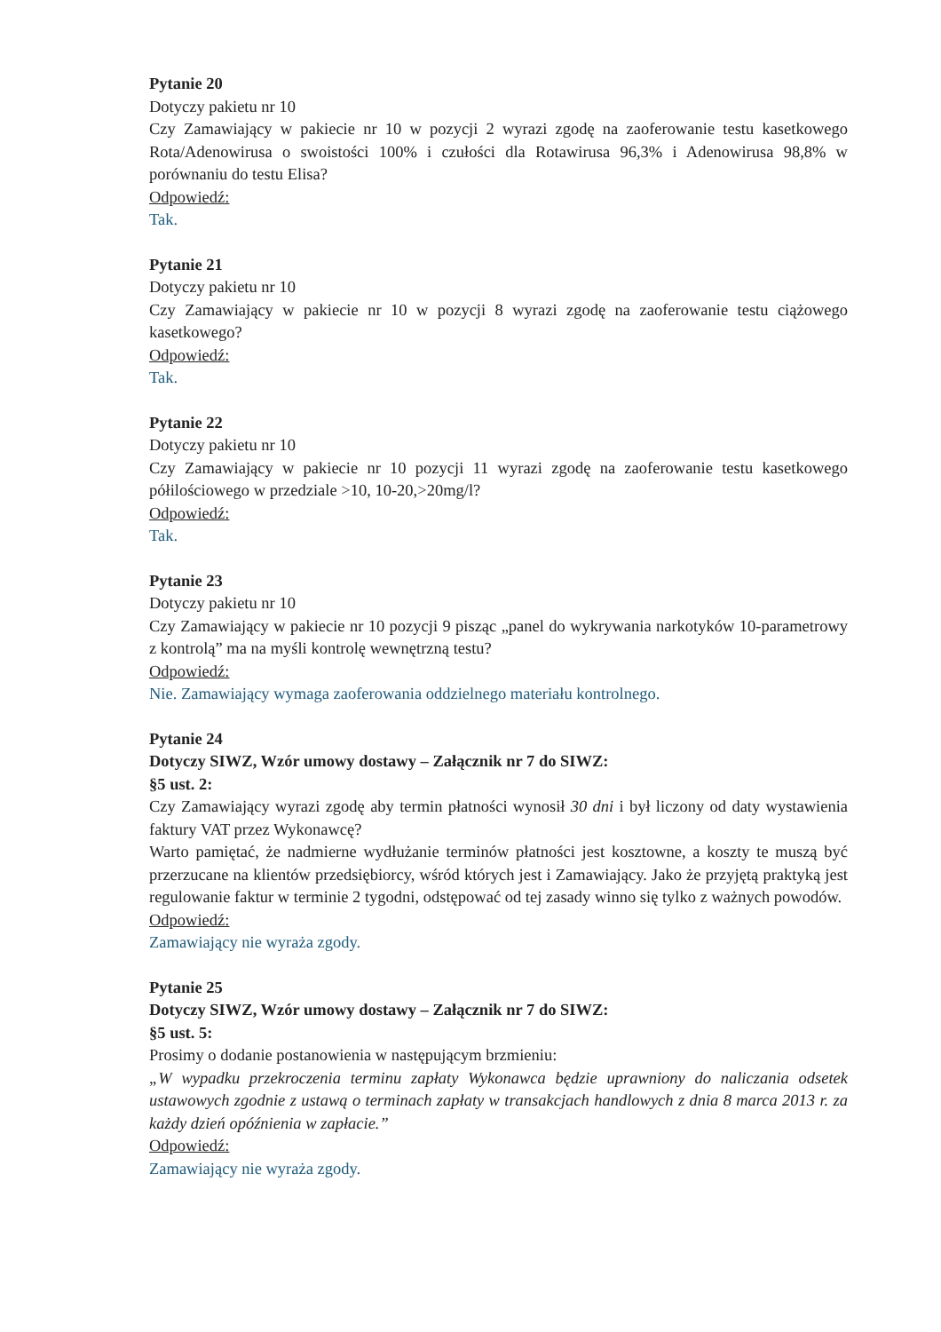Pytanie 20
Dotyczy pakietu nr 10
Czy Zamawiający w pakiecie nr 10 w pozycji 2 wyrazi zgodę na zaoferowanie testu kasetkowego Rota/Adenowirusa o swoistości 100% i czułości dla Rotawirusa 96,3% i Adenowirusa 98,8% w porównaniu do testu Elisa?
Odpowiedź:
Tak.
Pytanie 21
Dotyczy pakietu nr 10
Czy Zamawiający w pakiecie nr 10 w pozycji 8 wyrazi zgodę na zaoferowanie testu ciążowego kasetkowego?
Odpowiedź:
Tak.
Pytanie 22
Dotyczy pakietu nr 10
Czy Zamawiający w pakiecie nr 10 pozycji 11 wyrazi zgodę na zaoferowanie testu kasetkowego półilościowego w przedziale >10, 10-20,>20mg/l?
Odpowiedź:
Tak.
Pytanie 23
Dotyczy pakietu nr 10
Czy Zamawiający w pakiecie nr 10 pozycji 9 pisząc „panel do wykrywania narkotyków 10-parametrowy z kontrolą” ma na myśli kontrolę wewnętrzną testu?
Odpowiedź:
Nie. Zamawiający wymaga zaoferowania oddzielnego materiału kontrolnego.
Pytanie 24
Dotyczy SIWZ, Wzór umowy dostawy – Załącznik nr 7 do SIWZ:
§5 ust. 2:
Czy Zamawiający wyrazi zgodę aby termin płatności wynosił 30 dni i był liczony od daty wystawienia faktury VAT przez Wykonawcę?
Warto pamiętać, że nadmierne wydłużanie terminów płatności jest kosztowne, a koszty te muszą być przerzucane na klientów przedsiębiorcy, wśród których jest i Zamawiający. Jako że przyjętą praktyką jest regulowanie faktur w terminie 2 tygodni, odstępować od tej zasady winno się tylko z ważnych powodów.
Odpowiedź:
Zamawiający nie wyraża zgody.
Pytanie 25
Dotyczy SIWZ, Wzór umowy dostawy – Załącznik nr 7 do SIWZ:
§5 ust. 5:
Prosimy o dodanie postanowienia w następującym brzmieniu:
„W wypadku przekroczenia terminu zapłaty Wykonawca będzie uprawniony do naliczania odsetek ustawowych zgodnie z ustawą o terminach zapłaty w transakcjach handlowych z dnia 8 marca 2013 r. za każdy dzień opóźnienia w zapłacie.”
Odpowiedź:
Zamawiający nie wyraża zgody.